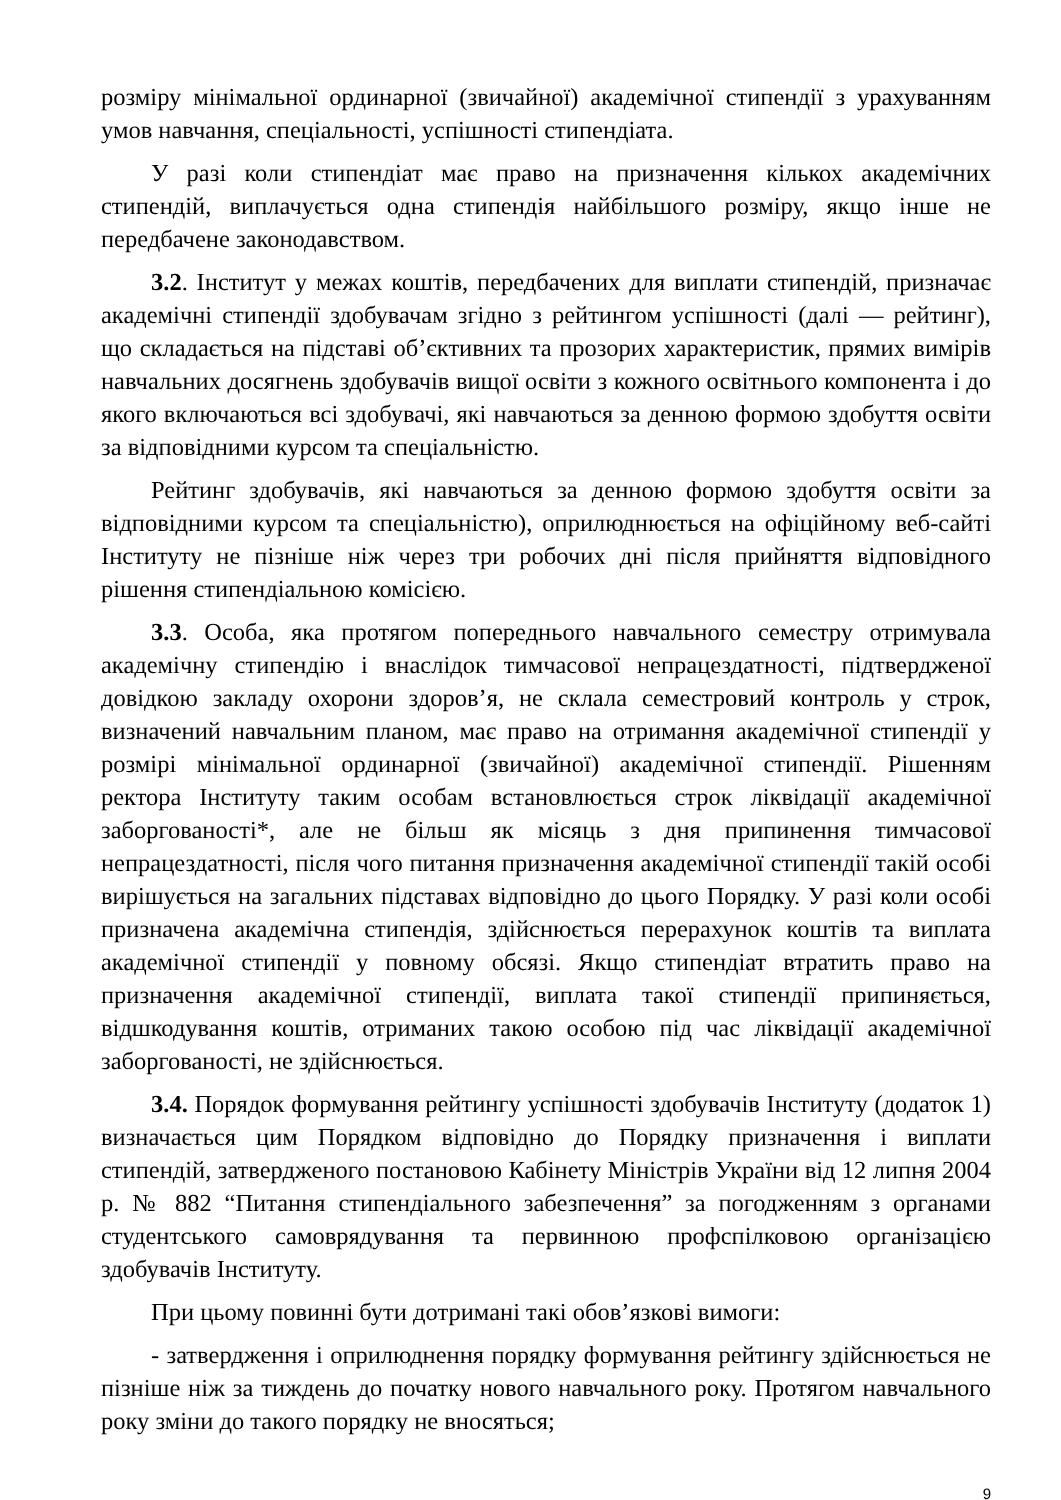розміру мінімальної ординарної (звичайної) академічної стипендії з урахуванням умов навчання, спеціальності, успішності стипендіата.
У разі коли стипендіат має право на призначення кількох академічних стипендій, виплачується одна стипендія найбільшого розміру, якщо інше не передбачене законодавством.
3.2. Інститут у межах коштів, передбачених для виплати стипендій, призначає академічні стипендії здобувачам згідно з рейтингом успішності (далі — рейтинг), що складається на підставі об’єктивних та прозорих характеристик, прямих вимірів навчальних досягнень здобувачів вищої освіти з кожного освітнього компонента і до якого включаються всі здобувачі, які навчаються за денною формою здобуття освіти за відповідними курсом та спеціальністю.
Рейтинг здобувачів, які навчаються за денною формою здобуття освіти за відповідними курсом та спеціальністю), оприлюднюється на офіційному веб-сайті Інституту не пізніше ніж через три робочих дні після прийняття відповідного рішення стипендіальною комісією.
3.3. Особа, яка протягом попереднього навчального семестру отримувала академічну стипендію і внаслідок тимчасової непрацездатності, підтвердженої довідкою закладу охорони здоров’я, не склала семестровий контроль у строк, визначений навчальним планом, має право на отримання академічної стипендії у розмірі мінімальної ординарної (звичайної) академічної стипендії. Рішенням ректора Інституту таким особам встановлюється строк ліквідації академічної заборгованості*, але не більш як місяць з дня припинення тимчасової непрацездатності, після чого питання призначення академічної стипендії такій особі вирішується на загальних підставах відповідно до цього Порядку. У разі коли особі призначена академічна стипендія, здійснюється перерахунок коштів та виплата академічної стипендії у повному обсязі. Якщо стипендіат втратить право на призначення академічної стипендії, виплата такої стипендії припиняється, відшкодування коштів, отриманих такою особою під час ліквідації академічної заборгованості, не здійснюється.
3.4. Порядок формування рейтингу успішності здобувачів Інституту (додаток 1) визначається цим Порядком відповідно до Порядку призначення і виплати стипендій, затвердженого постановою Кабінету Міністрів України від 12 липня 2004 р. № 882 “Питання стипендіального забезпечення” за погодженням з органами студентського самоврядування та первинною профспілковою організацією здобувачів Інституту.
При цьому повинні бути дотримані такі обов’язкові вимоги:
- затвердження і оприлюднення порядку формування рейтингу здійснюється не пізніше ніж за тиждень до початку нового навчального року. Протягом навчального року зміни до такого порядку не вносяться;
9